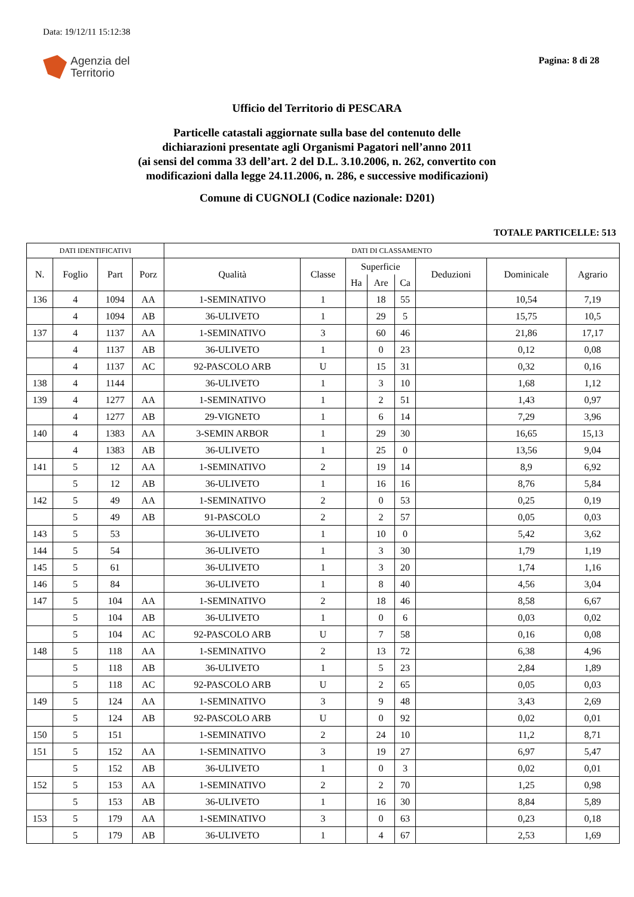Data: 19/12/11 15:12:38
Agenzia del
Territorio
Pagina: 8 di 28
Ufficio del Territorio di PESCARA
Particelle catastali aggiornate sulla base del contenuto delle
dichiarazioni presentate agli Organismi Pagatori nell’anno 2011
(ai sensi del comma 33 dell’art. 2 del D.L. 3.10.2006, n. 262, convertito con
modificazioni dalla legge 24.11.2006, n. 286, e successive modificazioni)
Comune di CUGNOLI (Codice nazionale: D201)
TOTALE PARTICELLE: 513
| DATI IDENTIFICATIVI | | | | DATI DI CLASSAMENTO | | | | | | | |
| --- | --- | --- | --- | --- | --- | --- | --- | --- | --- | --- | --- |
| N. | Foglio | Part | Porz | Qualità | Classe | Superficie | | | Deduzioni | Dominicale | Agrario |
| | | | | | | Ha | Are | Ca | | | |
| 136 | 4 | 1094 | AA | 1-SEMINATIVO | 1 | | 18 | 55 | | 10,54 | 7,19 |
| | 4 | 1094 | AB | 36-ULIVETO | 1 | | 29 | 5 | | 15,75 | 10,5 |
| 137 | 4 | 1137 | AA | 1-SEMINATIVO | 3 | | 60 | 46 | | 21,86 | 17,17 |
| | 4 | 1137 | AB | 36-ULIVETO | 1 | | 0 | 23 | | 0,12 | 0,08 |
| | 4 | 1137 | AC | 92-PASCOLO ARB | U | | 15 | 31 | | 0,32 | 0,16 |
| 138 | 4 | 1144 | | 36-ULIVETO | 1 | | 3 | 10 | | 1,68 | 1,12 |
| 139 | 4 | 1277 | AA | 1-SEMINATIVO | 1 | | 2 | 51 | | 1,43 | 0,97 |
| | 4 | 1277 | AB | 29-VIGNETO | 1 | | 6 | 14 | | 7,29 | 3,96 |
| 140 | 4 | 1383 | AA | 3-SEMIN ARBOR | 1 | | 29 | 30 | | 16,65 | 15,13 |
| | 4 | 1383 | AB | 36-ULIVETO | 1 | | 25 | 0 | | 13,56 | 9,04 |
| 141 | 5 | 12 | AA | 1-SEMINATIVO | 2 | | 19 | 14 | | 8,9 | 6,92 |
| | 5 | 12 | AB | 36-ULIVETO | 1 | | 16 | 16 | | 8,76 | 5,84 |
| 142 | 5 | 49 | AA | 1-SEMINATIVO | 2 | | 0 | 53 | | 0,25 | 0,19 |
| | 5 | 49 | AB | 91-PASCOLO | 2 | | 2 | 57 | | 0,05 | 0,03 |
| 143 | 5 | 53 | | 36-ULIVETO | 1 | | 10 | 0 | | 5,42 | 3,62 |
| 144 | 5 | 54 | | 36-ULIVETO | 1 | | 3 | 30 | | 1,79 | 1,19 |
| 145 | 5 | 61 | | 36-ULIVETO | 1 | | 3 | 20 | | 1,74 | 1,16 |
| 146 | 5 | 84 | | 36-ULIVETO | 1 | | 8 | 40 | | 4,56 | 3,04 |
| 147 | 5 | 104 | AA | 1-SEMINATIVO | 2 | | 18 | 46 | | 8,58 | 6,67 |
| | 5 | 104 | AB | 36-ULIVETO | 1 | | 0 | 6 | | 0,03 | 0,02 |
| | 5 | 104 | AC | 92-PASCOLO ARB | U | | 7 | 58 | | 0,16 | 0,08 |
| 148 | 5 | 118 | AA | 1-SEMINATIVO | 2 | | 13 | 72 | | 6,38 | 4,96 |
| | 5 | 118 | AB | 36-ULIVETO | 1 | | 5 | 23 | | 2,84 | 1,89 |
| | 5 | 118 | AC | 92-PASCOLO ARB | U | | 2 | 65 | | 0,05 | 0,03 |
| 149 | 5 | 124 | AA | 1-SEMINATIVO | 3 | | 9 | 48 | | 3,43 | 2,69 |
| | 5 | 124 | AB | 92-PASCOLO ARB | U | | 0 | 92 | | 0,02 | 0,01 |
| 150 | 5 | 151 | | 1-SEMINATIVO | 2 | | 24 | 10 | | 11,2 | 8,71 |
| 151 | 5 | 152 | AA | 1-SEMINATIVO | 3 | | 19 | 27 | | 6,97 | 5,47 |
| | 5 | 152 | AB | 36-ULIVETO | 1 | | 0 | 3 | | 0,02 | 0,01 |
| 152 | 5 | 153 | AA | 1-SEMINATIVO | 2 | | 2 | 70 | | 1,25 | 0,98 |
| | 5 | 153 | AB | 36-ULIVETO | 1 | | 16 | 30 | | 8,84 | 5,89 |
| 153 | 5 | 179 | AA | 1-SEMINATIVO | 3 | | 0 | 63 | | 0,23 | 0,18 |
| | 5 | 179 | AB | 36-ULIVETO | 1 | | 4 | 67 | | 2,53 | 1,69 |